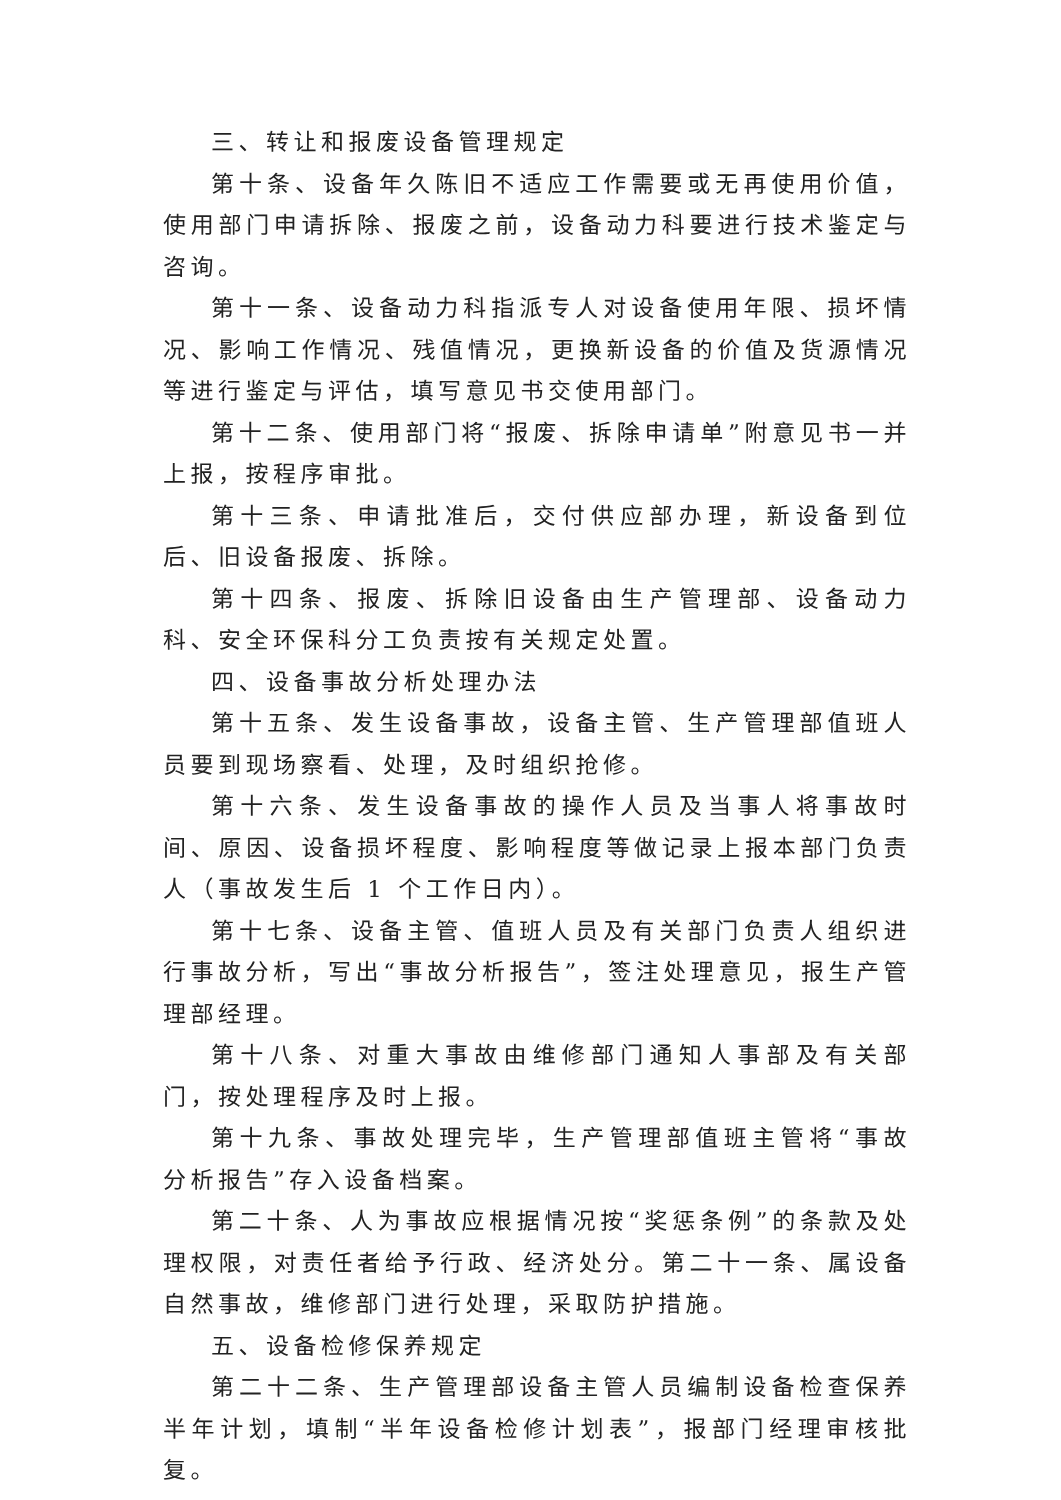三、转让和报废设备管理规定
第十条、设备年久陈旧不适应工作需要或无再使用价值，使用部门申请拆除、报废之前，设备动力科要进行技术鉴定与咨询。
第十一条、设备动力科指派专人对设备使用年限、损坏情况、影响工作情况、残值情况，更换新设备的价值及货源情况等进行鉴定与评估，填写意见书交使用部门。
第十二条、使用部门将“报废、拆除申请单”附意见书一并上报，按程序审批。
第十三条、申请批准后，交付供应部办理，新设备到位后、旧设备报废、拆除。
第十四条、报废、拆除旧设备由生产管理部、设备动力科、安全环保科分工负责按有关规定处置。
四、设备事故分析处理办法
第十五条、发生设备事故，设备主管、生产管理部值班人员要到现场察看、处理，及时组织抢修。
第十六条、发生设备事故的操作人员及当事人将事故时间、原因、设备损坏程度、影响程度等做记录上报本部门负责人（事故发生后 1 个工作日内）。
第十七条、设备主管、值班人员及有关部门负责人组织进行事故分析，写出“事故分析报告”，签注处理意见，报生产管理部经理。
第十八条、对重大事故由维修部门通知人事部及有关部门，按处理程序及时上报。
第十九条、事故处理完毕，生产管理部值班主管将“事故分析报告”存入设备档案。
第二十条、人为事故应根据情况按“奖惩条例”的条款及处理权限，对责任者给予行政、经济处分。第二十一条、属设备自然事故，维修部门进行处理，采取防护措施。
五、设备检修保养规定
第二十二条、生产管理部设备主管人员编制设备检查保养半年计划，填制“半年设备检修计划表”，报部门经理审核批复。